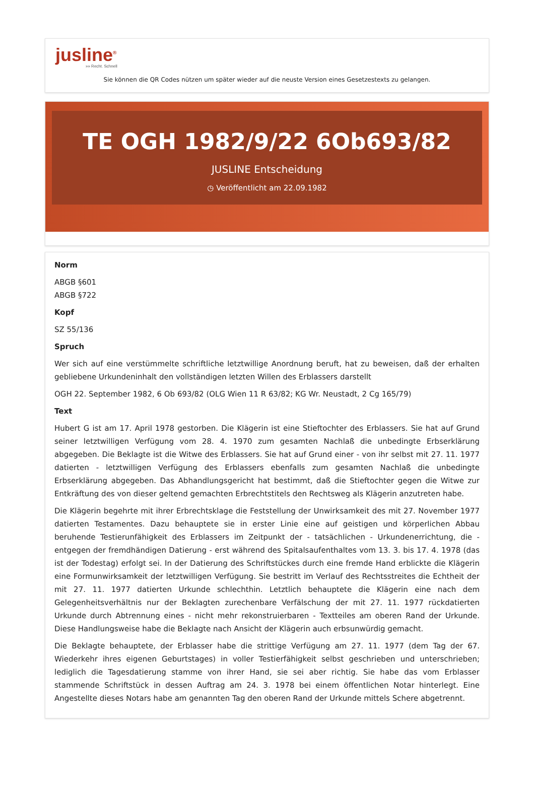jusline<sup>®</sup>
»» Recht. Schnell
Sie können die QR Codes nützen um später wieder auf die neuste Version eines Gesetzestexts zu gelangen.
TE OGH 1982/9/22 6Ob693/82
JUSLINE Entscheidung
◷ Veröffentlicht am 22.09.1982
Norm
ABGB §601
ABGB §722
Kopf
SZ 55/136
Spruch
Wer sich auf eine verstümmelte schriftliche letztwillige Anordnung beruft, hat zu beweisen, daß der erhalten gebliebene Urkundeninhalt den vollständigen letzten Willen des Erblassers darstellt
OGH 22. September 1982, 6 Ob 693/82 (OLG Wien 11 R 63/82; KG Wr. Neustadt, 2 Cg 165/79)
Text
Hubert G ist am 17. April 1978 gestorben. Die Klägerin ist eine Stieftochter des Erblassers. Sie hat auf Grund seiner letztwilligen Verfügung vom 28. 4. 1970 zum gesamten Nachlaß die unbedingte Erbserklärung abgegeben. Die Beklagte ist die Witwe des Erblassers. Sie hat auf Grund einer - von ihr selbst mit 27. 11. 1977 datierten - letztwilligen Verfügung des Erblassers ebenfalls zum gesamten Nachlaß die unbedingte Erbserklärung abgegeben. Das Abhandlungsgericht hat bestimmt, daß die Stieftochter gegen die Witwe zur Entkräftung des von dieser geltend gemachten Erbrechtstitels den Rechtsweg als Klägerin anzutreten habe.
Die Klägerin begehrte mit ihrer Erbrechtsklage die Feststellung der Unwirksamkeit des mit 27. November 1977 datierten Testamentes. Dazu behauptete sie in erster Linie eine auf geistigen und körperlichen Abbau beruhende Testierunfähigkeit des Erblassers im Zeitpunkt der - tatsächlichen - Urkundenerrichtung, die - entgegen der fremdhändigen Datierung - erst während des Spitalsaufenthaltes vom 13. 3. bis 17. 4. 1978 (das ist der Todestag) erfolgt sei. In der Datierung des Schriftstückes durch eine fremde Hand erblickte die Klägerin eine Formunwirksamkeit der letztwilligen Verfügung. Sie bestritt im Verlauf des Rechtsstreites die Echtheit der mit 27. 11. 1977 datierten Urkunde schlechthin. Letztlich behauptete die Klägerin eine nach dem Gelegenheitsverhältnis nur der Beklagten zurechenbare Verfälschung der mit 27. 11. 1977 rückdatierten Urkunde durch Abtrennung eines - nicht mehr rekonstruierbaren - Textteiles am oberen Rand der Urkunde. Diese Handlungsweise habe die Beklagte nach Ansicht der Klägerin auch erbsunwürdig gemacht.
Die Beklagte behauptete, der Erblasser habe die strittige Verfügung am 27. 11. 1977 (dem Tag der 67. Wiederkehr ihres eigenen Geburtstages) in voller Testierfähigkeit selbst geschrieben und unterschrieben; lediglich die Tagesdatierung stamme von ihrer Hand, sie sei aber richtig. Sie habe das vom Erblasser stammende Schriftstück in dessen Auftrag am 24. 3. 1978 bei einem öffentlichen Notar hinterlegt. Eine Angestellte dieses Notars habe am genannten Tag den oberen Rand der Urkunde mittels Schere abgetrennt.